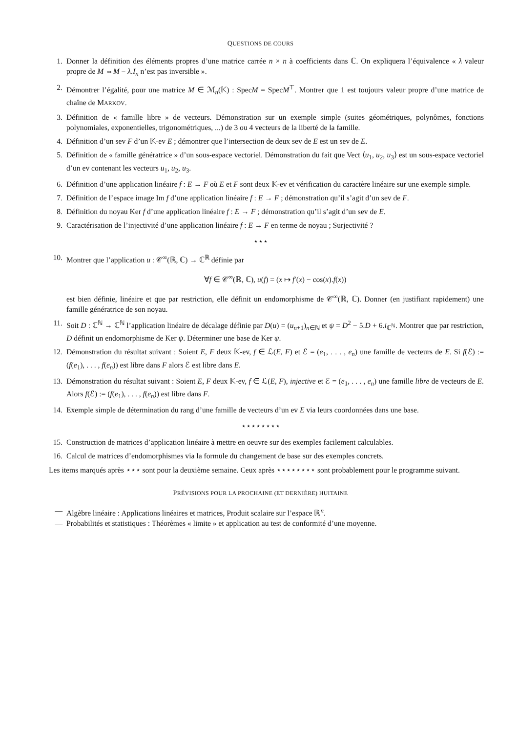QUESTIONS DE COURS
1. Donner la définition des éléments propres d’une matrice carrée n × n à coefficients dans ℂ. On expliquera l’équivalence « λ valeur propre de M ⇔M − λ.I<sub>n</sub> n’est pas inversible ».
2. Démontrer l’égalité, pour une matrice M ∈ ℳ<sub>n</sub>(𝕂) : SpecM = SpecM<sup>⊤</sup>. Montrer que 1 est toujours valeur propre d’une matrice de chaîne de MARKOV.
3. Définition de « famille libre » de vecteurs. Démonstration sur un exemple simple (suites géométriques, polynômes, fonctions polynomiales, exponentielles, trigonométriques, ...) de 3 ou 4 vecteurs de la liberté de la famille.
4. Définition d’un sev F d’un 𝕂-ev E ; démontrer que l’intersection de deux sev de E est un sev de E.
5. Définition de « famille génératrice » d’un sous-espace vectoriel. Démonstration du fait que Vect ⟨u<sub>1</sub>, u<sub>2</sub>, u<sub>3</sub>⟩ est un sous-espace vectoriel d’un ev contenant les vecteurs u<sub>1</sub>, u<sub>2</sub>, u<sub>3</sub>.
6. Définition d’une application linéaire f : E → F où E et F sont deux 𝕂-ev et vérification du caractère linéaire sur une exemple simple.
7. Définition de l’espace image Im f d’une application linéaire f : E → F ; démonstration qu’il s’agit d’un sev de F.
8. Définition du noyau Ker f d’une application linéaire f : E → F ; démonstration qu’il s’agit d’un sev de E.
9. Caractérisation de l’injectivité d’une application linéaire f : E → F en terme de noyau ; Surjectivité ?
⋆⋆⋆
10. Montrer que l’application u : 𝒞<sup>∞</sup>(ℝ, ℂ) → ℂ<sup>ℝ</sup> définie par
∀f ∈ 𝒞<sup>∞</sup>(ℝ, ℂ), u(f) = (x ↦ f′(x) − cos(x).f(x))
est bien définie, linéaire et que par restriction, elle définit un endomorphisme de 𝒞<sup>∞</sup>(ℝ, ℂ). Donner (en justifiant rapidement) une famille génératrice de son noyau.
11. Soit D : ℂ<sup>ℕ</sup> → ℂ<sup>ℕ</sup> l’application linéaire de décalage définie par D(u) = (u<sub>n+1</sub>)<sub>n∈ℕ</sub> et ψ = D<sup>2</sup> − 5.D + 6.i<sub>ℂ<sup>ℕ</sup></sub>. Montrer que par restriction, D définit un endomorphisme de Ker ψ. Déterminer une base de Ker ψ.
12. Démonstration du résultat suivant : Soient E, F deux 𝕂-ev, f ∈ ℒ(E, F) et ℰ = (e<sub>1</sub>, . . . , e<sub>n</sub>) une famille de vecteurs de E. Si f(ℰ) := (f(e<sub>1</sub>), . . . , f(e<sub>n</sub>)) est libre dans F alors ℰ est libre dans E.
13. Démonstration du résultat suivant : Soient E, F deux 𝕂-ev, f ∈ ℒ(E, F), injective et ℰ = (e<sub>1</sub>, . . . , e<sub>n</sub>) une famille libre de vecteurs de E. Alors f(ℰ) := (f(e<sub>1</sub>), . . . , f(e<sub>n</sub>)) est libre dans F.
14. Exemple simple de détermination du rang d’une famille de vecteurs d’un ev E via leurs coordonnées dans une base.
⋆⋆⋆⋆⋆⋆⋆⋆
15. Construction de matrices d’application linéaire à mettre en oeuvre sur des exemples facilement calculables.
16. Calcul de matrices d’endomorphismes via la formule du changement de base sur des exemples concrets.
Les items marqués après ⋆⋆⋆ sont pour la deuxième semaine. Ceux après ⋆⋆⋆⋆⋆⋆⋆⋆ sont probablement pour le programme suivant.
PRÉVISIONS POUR LA PROCHAINE (ET DERNIÈRE) HUITAINE
— Algèbre linéaire : Applications linéaires et matrices, Produit scalaire sur l’espace ℝ<sup>n</sup>.
— Probabilités et statistiques : Théorèmes « limite » et application au test de conformité d’une moyenne.